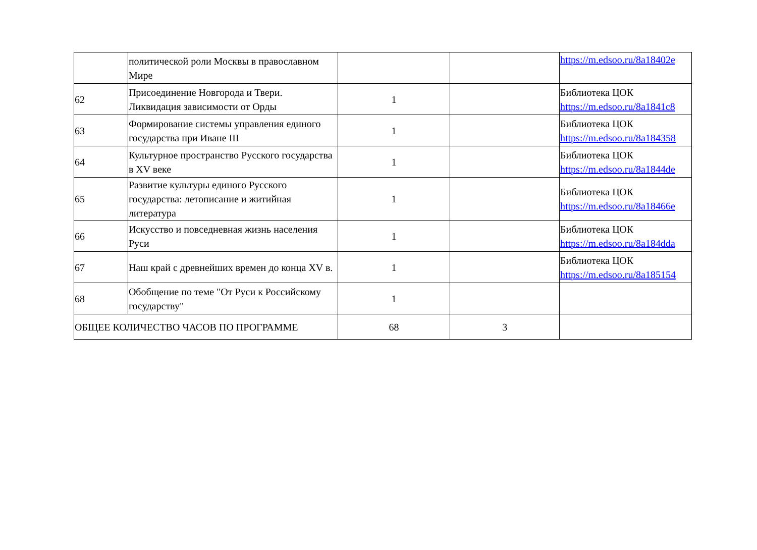| | политической роли Москвы в православном Мире | | | https://m.edsoo.ru/8a18402e |
| 62 | Присоединение Новгорода и Твери. Ликвидация зависимости от Орды | 1 | | Библиотека ЦОК https://m.edsoo.ru/8a1841c8 |
| 63 | Формирование системы управления единого государства при Иване III | 1 | | Библиотека ЦОК https://m.edsoo.ru/8a184358 |
| 64 | Культурное пространство Русского государства в XV веке | 1 | | Библиотека ЦОК https://m.edsoo.ru/8a1844de |
| 65 | Развитие культуры единого Русского государства: летописание и житийная литература | 1 | | Библиотека ЦОК https://m.edsoo.ru/8a18466e |
| 66 | Искусство и повседневная жизнь населения Руси | 1 | | Библиотека ЦОК https://m.edsoo.ru/8a184dda |
| 67 | Наш край с древнейших времен до конца XV в. | 1 | | Библиотека ЦОК https://m.edsoo.ru/8a185154 |
| 68 | Обобщение по теме "От Руси к Российскому государству" | 1 | | |
| ОБЩЕЕ КОЛИЧЕСТВО ЧАСОВ ПО ПРОГРАММЕ | | 68 | 3 | |